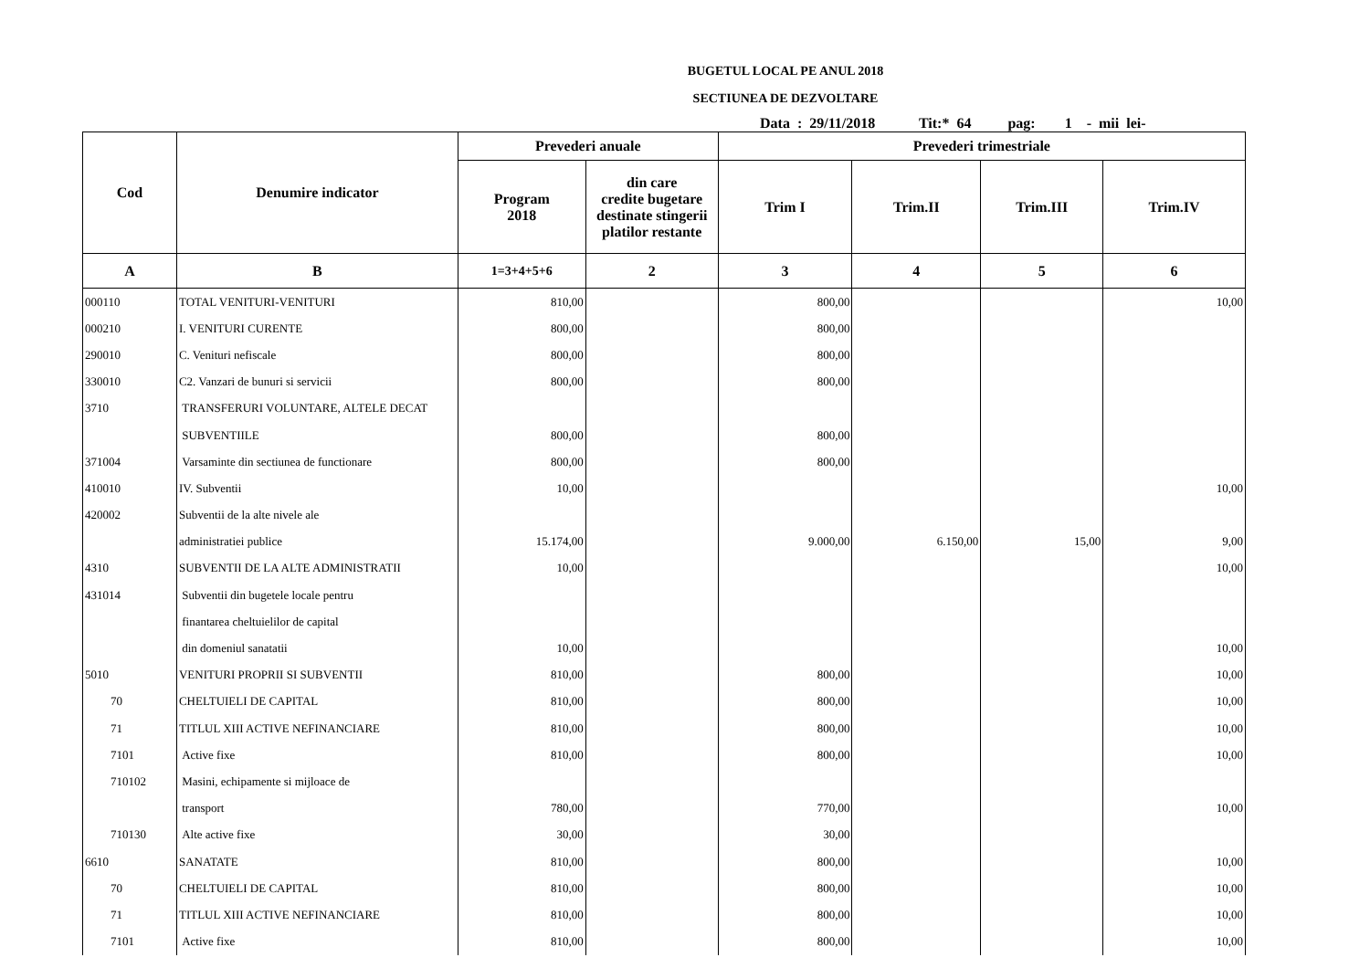BUGETUL LOCAL PE ANUL 2018
SECTIUNEA DE DEZVOLTARE
Data : 29/11/2018 Tit:* 64 pag: 1 - mii lei-
| Cod | Denumire indicator | Prevederi anuale | | Prevederi trimestriale | | | |
| --- | --- | --- | --- | --- | --- | --- | --- |
| | | Program 2018 | din care credite bugetare destinate stingerii platilor restante | Trim I | Trim.II | Trim.III | Trim.IV |
| A | B | 1=3+4+5+6 | 2 | 3 | 4 | 5 | 6 |
| 000110 | TOTAL VENITURI-VENITURI | 810,00 | | 800,00 | | | 10,00 |
| 000210 | I. VENITURI CURENTE | 800,00 | | 800,00 | | | |
| 290010 | C. Venituri nefiscale | 800,00 | | 800,00 | | | |
| 330010 | C2. Vanzari de bunuri si servicii | 800,00 | | 800,00 | | | |
| 3710 | TRANSFERURI VOLUNTARE, ALTELE DECAT | | | | | | |
| | SUBVENTIILE | 800,00 | | 800,00 | | | |
| 371004 | Varsaminte din sectiunea de functionare | 800,00 | | 800,00 | | | |
| 410010 | IV. Subventii | 10,00 | | | | | 10,00 |
| 420002 | Subventii de la alte nivele ale | | | | | | |
| | administratiei publice | 15.174,00 | | 9.000,00 | 6.150,00 | 15,00 | 9,00 |
| 4310 | SUBVENTII DE LA ALTE ADMINISTRATII | 10,00 | | | | | 10,00 |
| 431014 | Subventii din bugetele locale pentru | | | | | | |
| | finantarea cheltuielilor de capital | | | | | | |
| | din domeniul sanatatii | 10,00 | | | | | 10,00 |
| 5010 | VENITURI PROPRII SI SUBVENTII | 810,00 | | 800,00 | | | 10,00 |
| 70 | CHELTUIELI DE CAPITAL | 810,00 | | 800,00 | | | 10,00 |
| 71 | TITLUL XIII ACTIVE NEFINANCIARE | 810,00 | | 800,00 | | | 10,00 |
| 7101 | Active fixe | 810,00 | | 800,00 | | | 10,00 |
| 710102 | Masini, echipamente si mijloace de | | | | | | |
| | transport | 780,00 | | 770,00 | | | 10,00 |
| 710130 | Alte active fixe | 30,00 | | 30,00 | | | |
| 6610 | SANATATE | 810,00 | | 800,00 | | | 10,00 |
| 70 | CHELTUIELI DE CAPITAL | 810,00 | | 800,00 | | | 10,00 |
| 71 | TITLUL XIII ACTIVE NEFINANCIARE | 810,00 | | 800,00 | | | 10,00 |
| 7101 | Active fixe | 810,00 | | 800,00 | | | 10,00 |